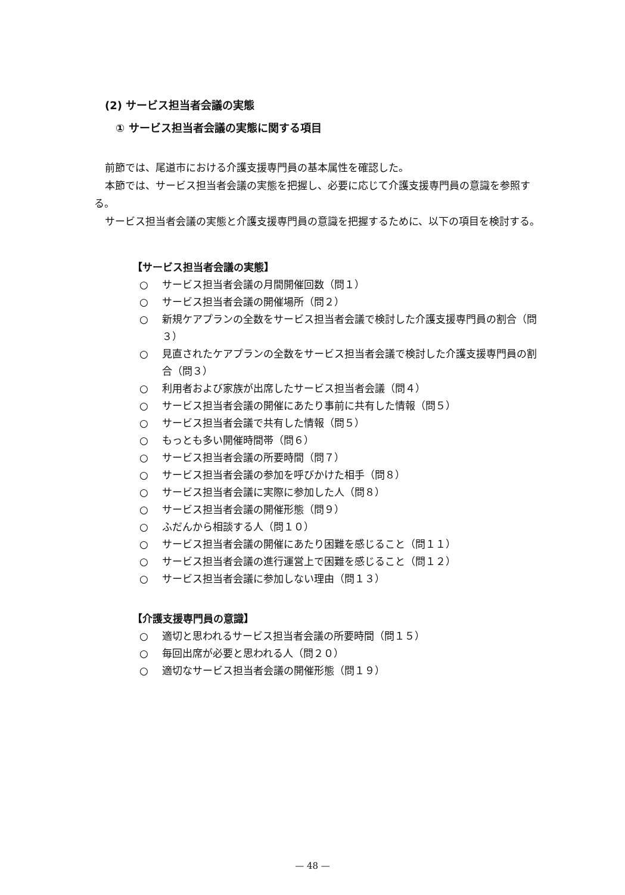(2) サービス担当者会議の実態
① サービス担当者会議の実態に関する項目
前節では、尾道市における介護支援専門員の基本属性を確認した。
本節では、サービス担当者会議の実態を把握し、必要に応じて介護支援専門員の意識を参照する。
サービス担当者会議の実態と介護支援専門員の意識を把握するために、以下の項目を検討する。
【サービス担当者会議の実態】
○ サービス担当者会議の月間開催回数（問１）
○ サービス担当者会議の開催場所（問２）
○ 新規ケアプランの全数をサービス担当者会議で検討した介護支援専門員の割合（問３）
○ 見直されたケアプランの全数をサービス担当者会議で検討した介護支援専門員の割合（問３）
○ 利用者および家族が出席したサービス担当者会議（問４）
○ サービス担当者会議の開催にあたり事前に共有した情報（問５）
○ サービス担当者会議で共有した情報（問５）
○ もっとも多い開催時間帯（問６）
○ サービス担当者会議の所要時間（問７）
○ サービス担当者会議の参加を呼びかけた相手（問８）
○ サービス担当者会議に実際に参加した人（問８）
○ サービス担当者会議の開催形態（問９）
○ ふだんから相談する人（問１０）
○ サービス担当者会議の開催にあたり困難を感じること（問１１）
○ サービス担当者会議の進行運営上で困難を感じること（問１２）
○ サービス担当者会議に参加しない理由（問１３）
【介護支援専門員の意識】
○ 適切と思われるサービス担当者会議の所要時間（問１５）
○ 毎回出席が必要と思われる人（問２０）
○ 適切なサービス担当者会議の開催形態（問１９）
— 48 —